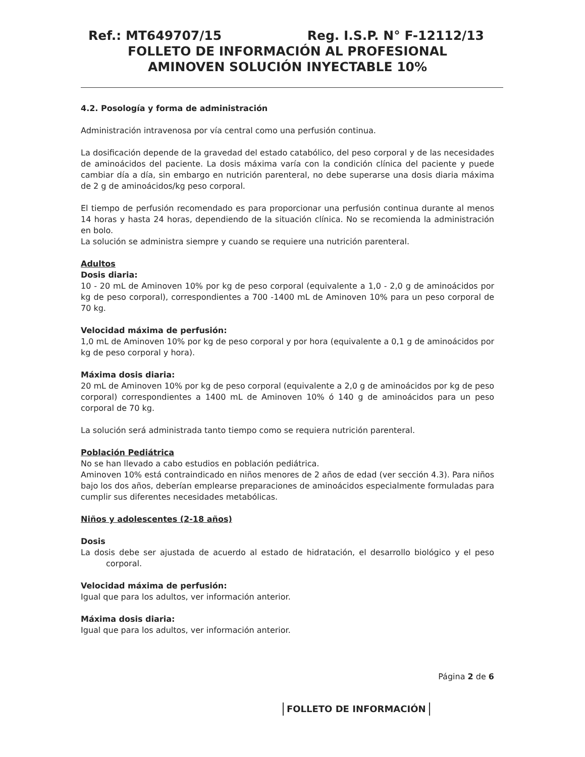Ref.: MT649707/15 Reg. I.S.P. N° F-12112/13
FOLLETO DE INFORMACIÓN AL PROFESIONAL
AMINOVEN SOLUCIÓN INYECTABLE 10%
4.2. Posología y forma de administración
Administración intravenosa por vía central como una perfusión continua.
La dosificación depende de la gravedad del estado catabólico, del peso corporal y de las necesidades de aminoácidos del paciente. La dosis máxima varía con la condición clínica del paciente y puede cambiar día a día, sin embargo en nutrición parenteral, no debe superarse una dosis diaria máxima de 2 g de aminoácidos/kg peso corporal.
El tiempo de perfusión recomendado es para proporcionar una perfusión continua durante al menos 14 horas y hasta 24 horas, dependiendo de la situación clínica. No se recomienda la administración en bolo.
La solución se administra siempre y cuando se requiere una nutrición parenteral.
Adultos
Dosis diaria:
10 - 20 mL de Aminoven 10% por kg de peso corporal (equivalente a 1,0 - 2,0 g de aminoácidos por kg de peso corporal), correspondientes a 700 -1400 mL de Aminoven 10% para un peso corporal de 70 kg.
Velocidad máxima de perfusión:
1,0 mL de Aminoven 10% por kg de peso corporal y por hora (equivalente a 0,1 g de aminoácidos por kg de peso corporal y hora).
Máxima dosis diaria:
20 mL de Aminoven 10% por kg de peso corporal (equivalente a 2,0 g de aminoácidos por kg de peso corporal) correspondientes a 1400 mL de Aminoven 10% ó 140 g de aminoácidos para un peso corporal de 70 kg.
La solución será administrada tanto tiempo como se requiera nutrición parenteral.
Población Pediátrica
No se han llevado a cabo estudios en población pediátrica.
Aminoven 10% está contraindicado en niños menores de 2 años de edad (ver sección 4.3). Para niños bajo los dos años, deberían emplearse preparaciones de aminoácidos especialmente formuladas para cumplir sus diferentes necesidades metabólicas.
Niños y adolescentes (2-18 años)
Dosis
La dosis debe ser ajustada de acuerdo al estado de hidratación, el desarrollo biológico y el peso corporal.
Velocidad máxima de perfusión:
Igual que para los adultos, ver información anterior.
Máxima dosis diaria:
Igual que para los adultos, ver información anterior.
Página 2 de 6
FOLLETO DE INFORMACIÓN